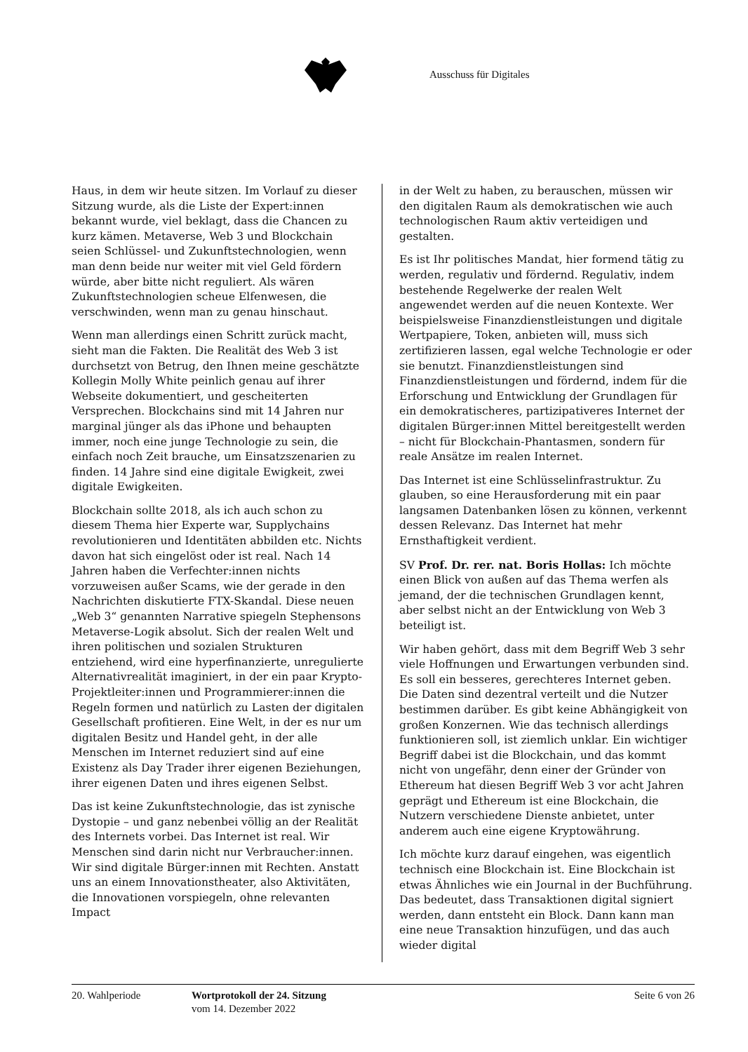Ausschuss für Digitales
Haus, in dem wir heute sitzen. Im Vorlauf zu dieser Sitzung wurde, als die Liste der Expert:innen bekannt wurde, viel beklagt, dass die Chancen zu kurz kämen. Metaverse, Web 3 und Blockchain seien Schlüssel- und Zukunftstechnologien, wenn man denn beide nur weiter mit viel Geld fördern würde, aber bitte nicht reguliert. Als wären Zukunftstechnologien scheue Elfenwesen, die verschwinden, wenn man zu genau hinschaut.
Wenn man allerdings einen Schritt zurück macht, sieht man die Fakten. Die Realität des Web 3 ist durchsetzt von Betrug, den Ihnen meine geschätzte Kollegin Molly White peinlich genau auf ihrer Webseite dokumentiert, und gescheiterten Versprechen. Blockchains sind mit 14 Jahren nur marginal jünger als das iPhone und behaupten immer, noch eine junge Technologie zu sein, die einfach noch Zeit brauche, um Einsatzszenarien zu finden. 14 Jahre sind eine digitale Ewigkeit, zwei digitale Ewigkeiten.
Blockchain sollte 2018, als ich auch schon zu diesem Thema hier Experte war, Supplychains revolutionieren und Identitäten abbilden etc. Nichts davon hat sich eingelöst oder ist real. Nach 14 Jahren haben die Verfechter:innen nichts vorzuweisen außer Scams, wie der gerade in den Nachrichten diskutierte FTX-Skandal. Diese neuen „Web 3“ genannten Narrative spiegeln Stephensons Metaverse-Logik absolut. Sich der realen Welt und ihren politischen und sozialen Strukturen entziehend, wird eine hyperfinanzierte, unregulierte Alternativrealität imaginiert, in der ein paar Krypto-Projektleiter:innen und Programmierer:innen die Regeln formen und natürlich zu Lasten der digitalen Gesellschaft profitieren. Eine Welt, in der es nur um digitalen Besitz und Handel geht, in der alle Menschen im Internet reduziert sind auf eine Existenz als Day Trader ihrer eigenen Beziehungen, ihrer eigenen Daten und ihres eigenen Selbst.
Das ist keine Zukunftstechnologie, das ist zynische Dystopie – und ganz nebenbei völlig an der Realität des Internets vorbei. Das Internet ist real. Wir Menschen sind darin nicht nur Verbraucher:innen. Wir sind digitale Bürger:innen mit Rechten. Anstatt uns an einem Innovationstheater, also Aktivitäten, die Innovationen vorspiegeln, ohne relevanten Impact
in der Welt zu haben, zu berauschen, müssen wir den digitalen Raum als demokratischen wie auch technologischen Raum aktiv verteidigen und gestalten.
Es ist Ihr politisches Mandat, hier formend tätig zu werden, regulativ und fördernd. Regulativ, indem bestehende Regelwerke der realen Welt angewendet werden auf die neuen Kontexte. Wer beispielsweise Finanzdienstleistungen und digitale Wertpapiere, Token, anbieten will, muss sich zertifizieren lassen, egal welche Technologie er oder sie benutzt. Finanzdienstleistungen sind Finanzdienstleistungen und fördernd, indem für die Erforschung und Entwicklung der Grundlagen für ein demokratischeres, partizipativeres Internet der digitalen Bürger:innen Mittel bereitgestellt werden – nicht für Blockchain-Phantasmen, sondern für reale Ansätze im realen Internet.
Das Internet ist eine Schlüsselinfrastruktur. Zu glauben, so eine Herausforderung mit ein paar langsamen Datenbanken lösen zu können, verkennt dessen Relevanz. Das Internet hat mehr Ernsthaftigkeit verdient.
SV Prof. Dr. rer. nat. Boris Hollas: Ich möchte einen Blick von außen auf das Thema werfen als jemand, der die technischen Grundlagen kennt, aber selbst nicht an der Entwicklung von Web 3 beteiligt ist.
Wir haben gehört, dass mit dem Begriff Web 3 sehr viele Hoffnungen und Erwartungen verbunden sind. Es soll ein besseres, gerechteres Internet geben. Die Daten sind dezentral verteilt und die Nutzer bestimmen darüber. Es gibt keine Abhängigkeit von großen Konzernen. Wie das technisch allerdings funktionieren soll, ist ziemlich unklar. Ein wichtiger Begriff dabei ist die Blockchain, und das kommt nicht von ungefähr, denn einer der Gründer von Ethereum hat diesen Begriff Web 3 vor acht Jahren geprägt und Ethereum ist eine Blockchain, die Nutzern verschiedene Dienste anbietet, unter anderem auch eine eigene Kryptowährung.
Ich möchte kurz darauf eingehen, was eigentlich technisch eine Blockchain ist. Eine Blockchain ist etwas Ähnliches wie ein Journal in der Buchführung. Das bedeutet, dass Transaktionen digital signiert werden, dann entsteht ein Block. Dann kann man eine neue Transaktion hinzufügen, und das auch wieder digital
20. Wahlperiode Wortprotokoll der 24. Sitzung
vom 14. Dezember 2022
Seite 6 von 26